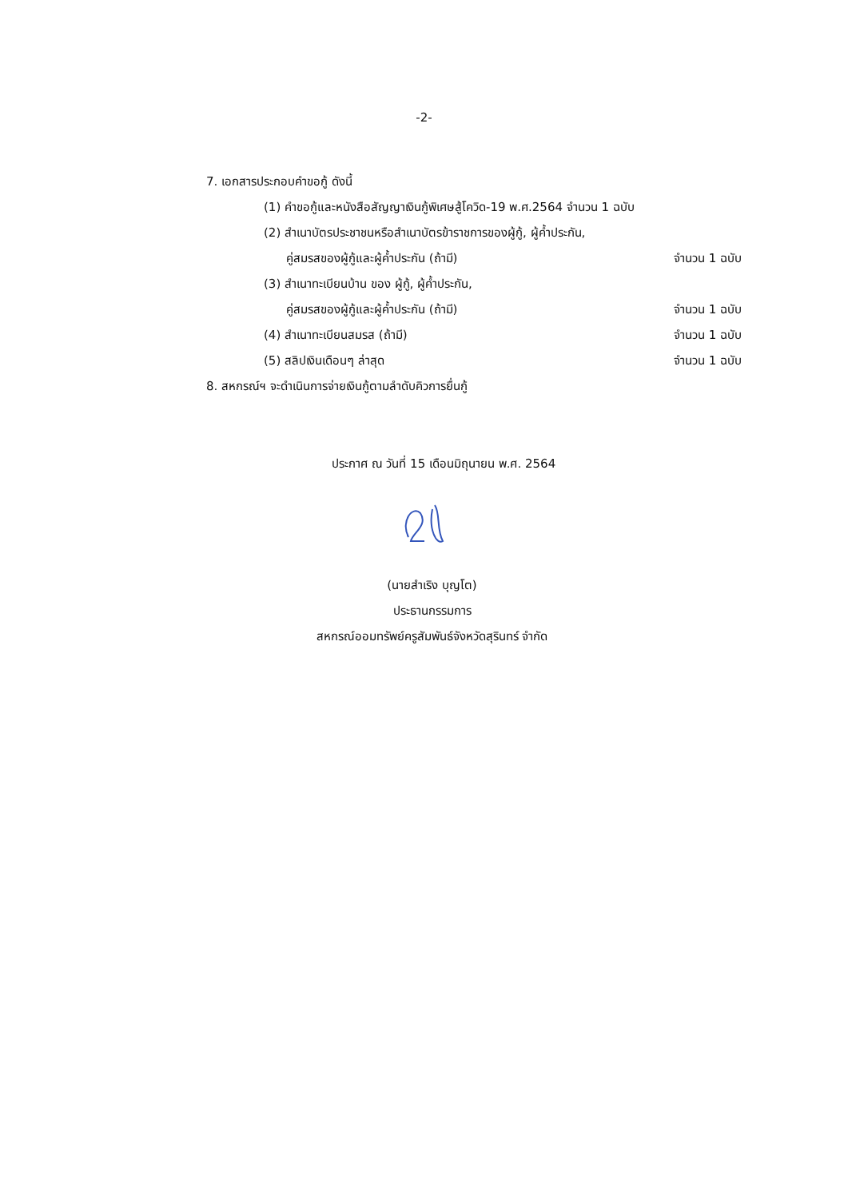-2-
7. เอกสารประกอบคำขอกู้ ดังนี้
(1) คำขอกู้และหนังสือสัญญาเงินกู้พิเศษสู้โควิด-19 พ.ศ.2564 จำนวน 1 ฉบับ
(2) สำเนาบัตรประชาชนหรือสำเนาบัตรข้าราชการของผู้กู้, ผู้ค้ำประกัน,
คู่สมรสของผู้กู้และผู้ค้ำประกัน (ถ้ามี) จำนวน 1 ฉบับ
(3) สำเนาทะเบียนบ้าน ของ ผู้กู้, ผู้ค้ำประกัน,
คู่สมรสของผู้กู้และผู้ค้ำประกัน (ถ้ามี) จำนวน 1 ฉบับ
(4) สำเนาทะเบียนสมรส (ถ้ามี) จำนวน 1 ฉบับ
(5) สลิปเงินเดือนๆ ล่าสุด จำนวน 1 ฉบับ
8. สหกรณ์ฯ จะดำเนินการจ่ายเงินกู้ตามลำดับคิวการยื่นกู้
ประกาศ ณ วันที่ 15 เดือนมิถุนายน พ.ศ. 2564
(นายสำเริง บุญโต)
ประธานกรรมการ
สหกรณ์ออมทรัพย์ครูสัมพันธ์จังหวัดสุรินทร์ จำกัด